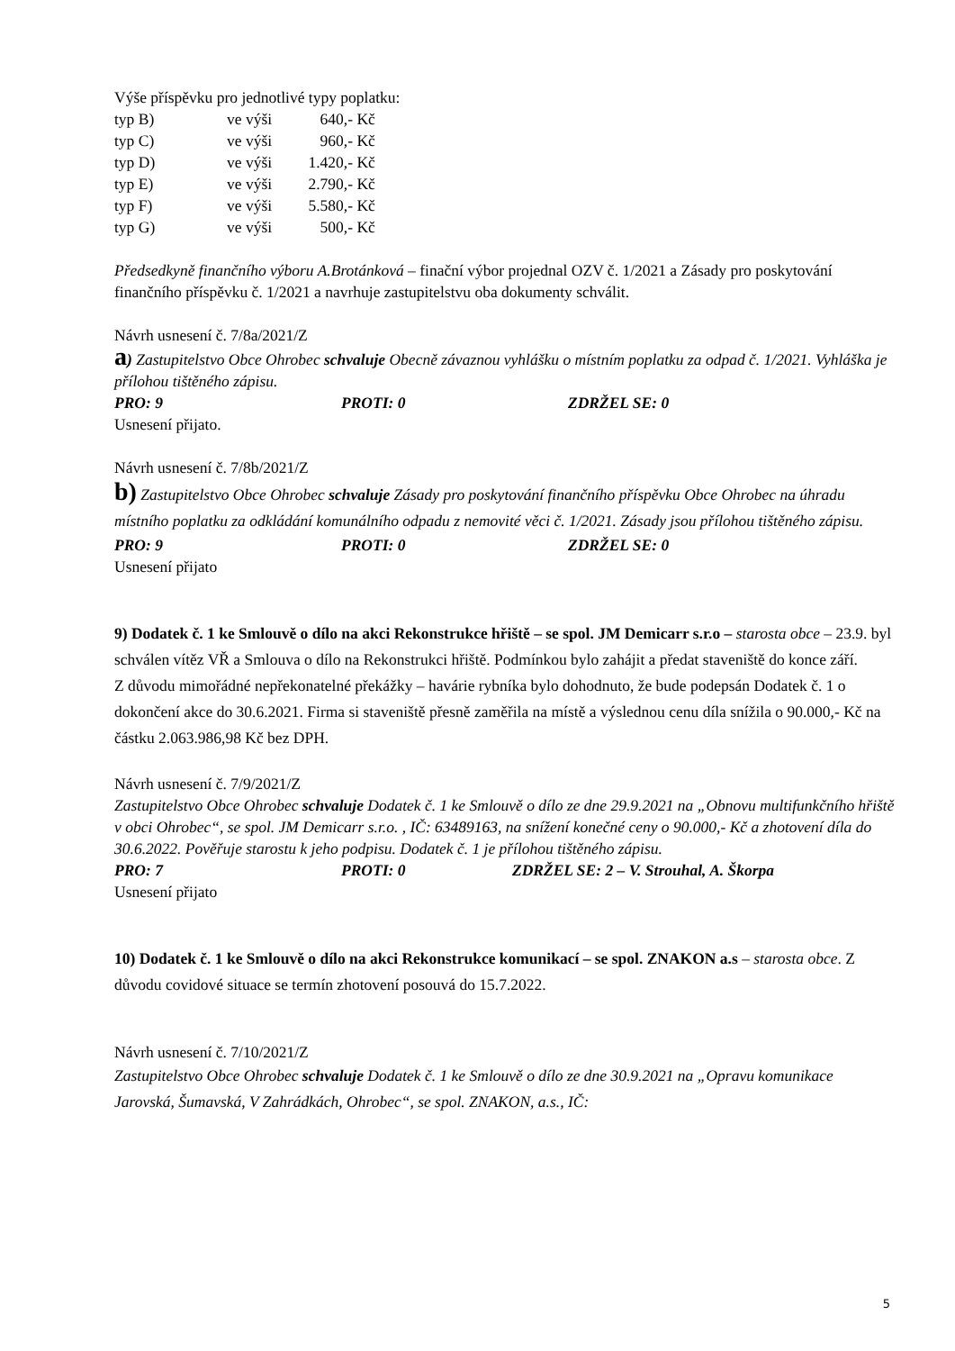Výše příspěvku pro jednotlivé typy poplatku:
| typ B) | ve výši | 640,- | Kč |
| typ C) | ve výši | 960,- | Kč |
| typ D) | ve výši | 1.420,- | Kč |
| typ E) | ve výši | 2.790,- | Kč |
| typ F) | ve výši | 5.580,- | Kč |
| typ G) | ve výši | 500,- | Kč |
Předsedkyně finančního výboru A.Brotánková – finační výbor projednal OZV č. 1/2021 a Zásady pro poskytování finančního příspěvku č. 1/2021 a navrhuje zastupitelstvu oba dokumenty schválit.
Návrh usnesení č. 7/8a/2021/Z
a) Zastupitelstvo Obce Ohrobec schvaluje Obecně závaznou vyhlášku o místním poplatku za odpad č. 1/2021. Vyhláška je přílohou tištěného zápisu.
PRO: 9 PROTI: 0 ZDRŽEL SE: 0
Usnesení přijato.
Návrh usnesení č. 7/8b/2021/Z
b) Zastupitelstvo Obce Ohrobec schvaluje Zásady pro poskytování finančního příspěvku Obce Ohrobec na úhradu místního poplatku za odkládání komunálního odpadu z nemovité věci č. 1/2021. Zásady jsou přílohou tištěného zápisu.
PRO: 9 PROTI: 0 ZDRŽEL SE: 0
Usnesení přijato
9) Dodatek č. 1 ke Smlouvě o dílo na akci Rekonstrukce hřiště – se spol. JM Demicarr s.r.o – starosta obce – 23.9. byl schválen vítěz VŘ a Smlouva o dílo na Rekonstrukci hřiště. Podmínkou bylo zahájit a předat staveniště do konce září.
Z důvodu mimořádné nepřekonatelné překážky – havárie rybníka bylo dohodnuto, že bude podepsán Dodatek č. 1 o dokončení akce do 30.6.2021. Firma si staveniště přesně zaměřila na místě a výslednou cenu díla snížila o 90.000,- Kč na částku 2.063.986,98 Kč bez DPH.
Návrh usnesení č. 7/9/2021/Z
Zastupitelstvo Obce Ohrobec schvaluje Dodatek č. 1 ke Smlouvě o dílo ze dne 29.9.2021 na „Obnovu multifunkčního hřiště v obci Ohrobec“, se spol. JM Demicarr s.r.o. , IČ: 63489163, na snížení konečné ceny o 90.000,- Kč a zhotovení díla do 30.6.2022. Pověřuje starostu k jeho podpisu. Dodatek č. 1 je přílohou tištěného zápisu.
PRO: 7 PROTI: 0 ZDRŽEL SE: 2 – V. Strouhal, A. Škorpa
Usnesení přijato
10) Dodatek č. 1 ke Smlouvě o dílo na akci Rekonstrukce komunikací – se spol. ZNAKON a.s – starosta obce. Z důvodu covidové situace se termín zhotovení posouvá do 15.7.2022.
Návrh usnesení č. 7/10/2021/Z
Zastupitelstvo Obce Ohrobec schvaluje Dodatek č. 1 ke Smlouvě o dílo ze dne 30.9.2021 na „Opravu komunikace Jarovská, Šumavská, V Zahrádkách, Ohrobec“, se spol. ZNAKON, a.s., IČ:
5